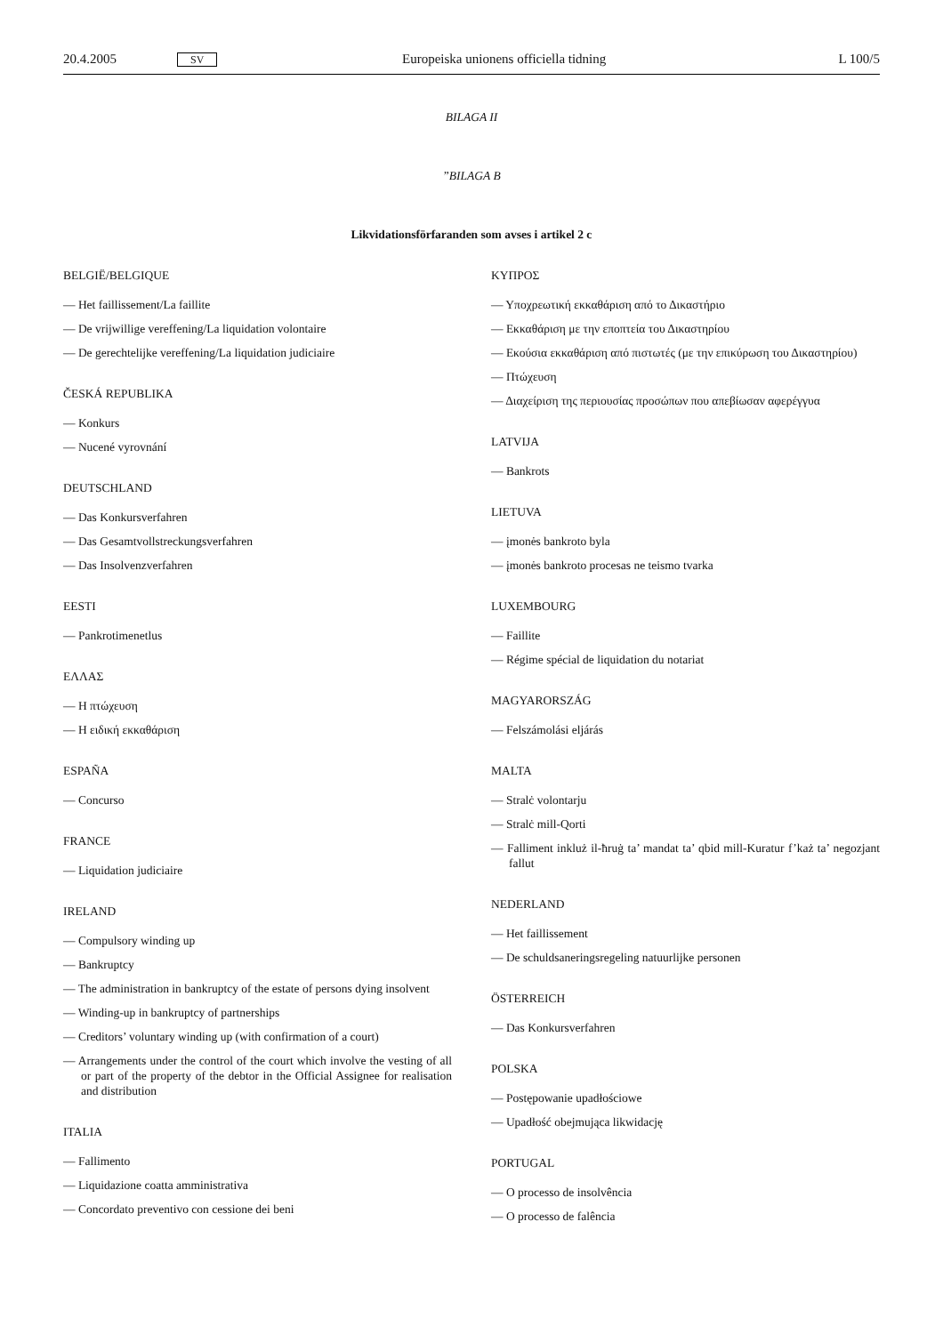20.4.2005 SV Europeiska unionens officiella tidning L 100/5
BILAGA II
”BILAGA B
Likvidationsförfaranden som avses i artikel 2 c
BELGIË/BELGIQUE
— Het faillissement/La faillite
— De vrijwillige vereffening/La liquidation volontaire
— De gerechtelijke vereffening/La liquidation judiciaire
ČESKÁ REPUBLIKA
— Konkurs
— Nucené vyrovnání
DEUTSCHLAND
— Das Konkursverfahren
— Das Gesamtvollstreckungsverfahren
— Das Insolvenzverfahren
EESTI
— Pankrotimenetlus
ΕΛΛΑΣ
— Η πτώχευση
— Η ειδική εκκαθάριση
ESPAÑA
— Concurso
FRANCE
— Liquidation judiciaire
IRELAND
— Compulsory winding up
— Bankruptcy
— The administration in bankruptcy of the estate of persons dying insolvent
— Winding-up in bankruptcy of partnerships
— Creditors’ voluntary winding up (with confirmation of a court)
— Arrangements under the control of the court which involve the vesting of all or part of the property of the debtor in the Official Assignee for realisation and distribution
ITALIA
— Fallimento
— Liquidazione coatta amministrativa
— Concordato preventivo con cessione dei beni
ΚΥΠΡΟΣ
— Υποχρεωτική εκκαθάριση από το Δικαστήριο
— Εκκαθάριση με την εποπτεία του Δικαστηρίου
— Εκούσια εκκαθάριση από πιστωτές (με την επικύρωση του Δικαστηρίου)
— Πτώχευση
— Διαχείριση της περιουσίας προσώπων που απεβίωσαν αφερέγγυα
LATVIJA
— Bankrots
LIETUVA
— įmonės bankroto byla
— įmonės bankroto procesas ne teismo tvarka
LUXEMBOURG
— Faillite
— Régime spécial de liquidation du notariat
MAGYARORSZÁG
— Felszámolási eljárás
MALTA
— Stralċ volontarju
— Stralċ mill-Qorti
— Falliment inkluż il-ħruġ ta’ mandat ta’ qbid mill-Kuratur f’każ ta’ negozjant fallut
NEDERLAND
— Het faillissement
— De schuldsaneringsregeling natuurlijke personen
ÖSTERREICH
— Das Konkursverfahren
POLSKA
— Postępowanie upadłościowe
— Upadłość obejmująca likwidację
PORTUGAL
— O processo de insolvência
— O processo de falência